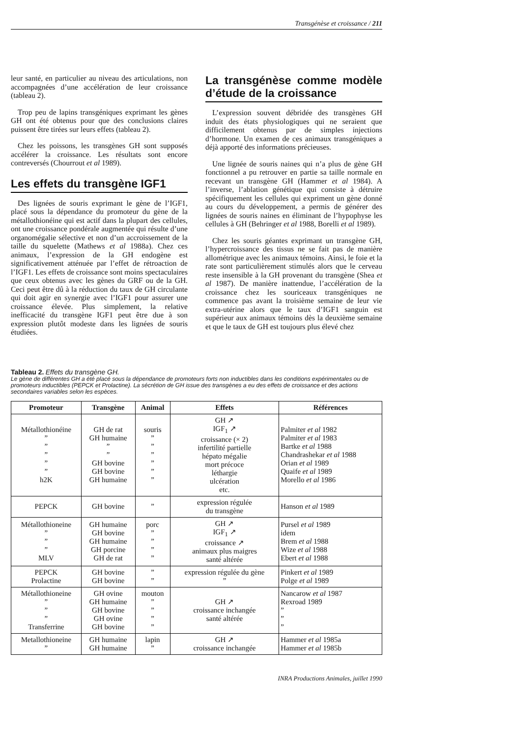Transgénèse et croissance / 211
leur santé, en particulier au niveau des articulations, non accompagnées d’une accélération de leur croissance (tableau 2).
Trop peu de lapins transgéniques exprimant les gènes GH ont été obtenus pour que des conclusions claires puissent être tirées sur leurs effets (tableau 2).
Chez les poissons, les transgènes GH sont supposés accélérer la croissance. Les résultats sont encore contreversés (Chourrout et al 1989).
Les effets du transgène IGF1
Des lignées de souris exprimant le gène de l’IGF1, placé sous la dépendance du promoteur du gène de la métallothionéine qui est actif dans la plupart des cellules, ont une croissance pondérale augmentée qui résulte d’une organomégalie sélective et non d’un accroissement de la taille du squelette (Mathews et al 1988a). Chez ces animaux, l’expression de la GH endogène est significativement atténuée par l’effet de rétroaction de l’IGF1. Les effets de croissance sont moins spectaculaires que ceux obtenus avec les gènes du GRF ou de la GH. Ceci peut être dû à la réduction du taux de GH circulante qui doit agir en synergie avec l’IGF1 pour assurer une croissance élevée. Plus simplement, la relative inefficacité du transgène IGF1 peut être due à son expression plutôt modeste dans les lignées de souris étudiées.
La transgénèse comme modèle d’étude de la croissance
L’expression souvent débridée des transgènes GH induit des états physiologiques qui ne seraient que difficilement obtenus par de simples injections d’hormone. Un examen de ces animaux transgéniques a déjà apporté des informations précieuses.
Une lignée de souris naines qui n’a plus de gène GH fonctionnel a pu retrouver en partie sa taille normale en recevant un transgène GH (Hammer et al 1984). A l’inverse, l’ablation génétique qui consiste à détruire spécifiquement les cellules qui expriment un gène donné au cours du développement, a permis de générer des lignées de souris naines en éliminant de l’hypophyse les cellules à GH (Behringer et al 1988, Borelli et al 1989).
Chez les souris géantes exprimant un transgène GH, l’hypercroissance des tissus ne se fait pas de manière allométrique avec les animaux témoins. Ainsi, le foie et la rate sont particulièrement stimulés alors que le cerveau reste insensible à la GH provenant du transgène (Shea et al 1987). De manière inattendue, l’accélération de la croissance chez les souriceaux transgéniques ne commence pas avant la troisième semaine de leur vie extra-utérine alors que le taux d’IGF1 sanguin est supérieur aux animaux témoins dès la deuxième semaine et que le taux de GH est toujours plus élevé chez
Tableau 2. Effets du transgène GH.
Le gène de différentes GH a été placé sous la dépendance de promoteurs forts non inductibles dans les conditions expérimentales ou de promoteurs inductibles (PEPCK et Prolactine). La sécrétion de GH issue des transgènes a eu des effets de croissance et des actions secondaires variables selon les espèces.
| Promoteur | Transgène | Animal | Effets | Références |
| --- | --- | --- | --- | --- |
| Métallothionéine ” ” ” ” ” h2K | GH de rat GH humaine ” ” GH bovine GH bovine GH humaine | souris ” ” ” ” ” ” | GH ↗ IGF<sub>1</sub> ↗ croissance (× 2) infertilité partielle hépato mégalie mort précoce léthargie ulcération etc. | Palmiter et al 1982 Palmiter et al 1983 Bartke et al 1988 Chandrashekar et al 1988 Orian et al 1989 Quaife et al 1989 Morello et al 1986 |
| PEPCK | GH bovine | ” | expression régulée du transgène | Hanson et al 1989 |
| Métallothioneine ” ” ” MLV | GH humaine GH bovine GH humaine GH porcine GH de rat | porc ” ” ” ” | GH ↗ IGF<sub>1</sub> ↗ croissance ↗ animaux plus maigres santé altérée | Pursel et al 1989 idem Brem et al 1988 Wize et al 1988 Ebert et al 1988 |
| PEPCK Prolactine | GH bovine GH bovine | ” ” | expression régulée du gène ” | Pinkert et al 1989 Polge et al 1989 |
| Métallothioneine ” ” ” Transferrine | GH ovine GH humaine GH bovine GH ovine GH bovine | mouton ” ” ” ” | GH ↗ croissance inchangée santé altérée | Nancarow et al 1987 Rexroad 1989 ” ” ” |
| Metallothioneine ” | GH humaine GH humaine | lapin ” | GH ↗ croissance inchangée | Hammer et al 1985a Hammer et al 1985b |
INRA Productions Animales, juillet 1990